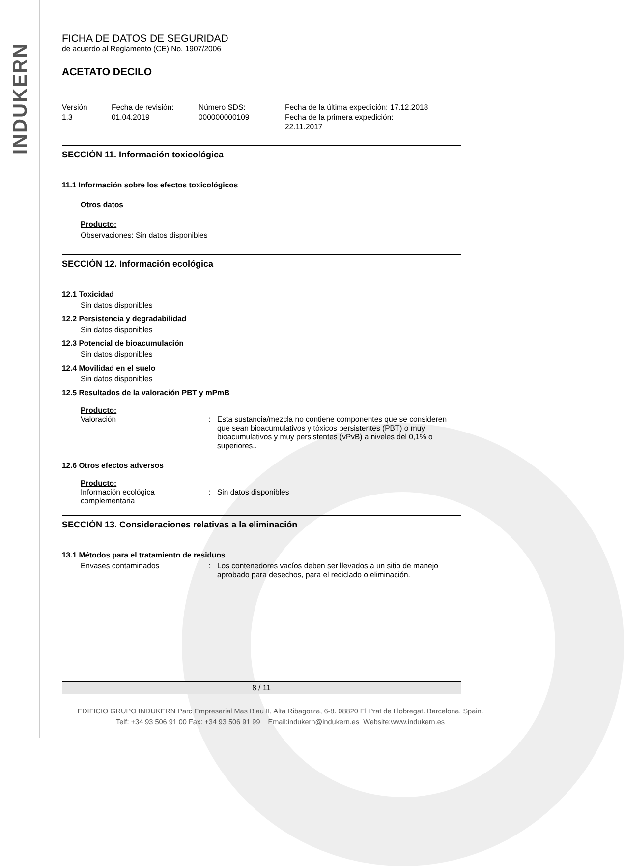INDUKERN
FICHA DE DATOS DE SEGURIDAD
de acuerdo al Reglamento (CE) No. 1907/2006
ACETATO DECILO
Versión
1.3
Fecha de revisión:
01.04.2019
Número SDS:
000000000109
Fecha de la última expedición: 17.12.2018
Fecha de la primera expedición:
22.11.2017
SECCIÓN 11. Información toxicológica
11.1 Información sobre los efectos toxicológicos
Otros datos
Producto:
Observaciones: Sin datos disponibles
SECCIÓN 12. Información ecológica
12.1 Toxicidad
Sin datos disponibles
12.2 Persistencia y degradabilidad
Sin datos disponibles
12.3 Potencial de bioacumulación
Sin datos disponibles
12.4 Movilidad en el suelo
Sin datos disponibles
12.5 Resultados de la valoración PBT y mPmB
Producto:
Valoración : Esta sustancia/mezcla no contiene componentes que se consideren que sean bioacumulativos y tóxicos persistentes (PBT) o muy bioacumulativos y muy persistentes (vPvB) a niveles del 0,1% o superiores..
12.6 Otros efectos adversos
Producto:
Información ecológica complementaria
: Sin datos disponibles
SECCIÓN 13. Consideraciones relativas a la eliminación
13.1 Métodos para el tratamiento de residuos
Envases contaminados : Los contenedores vacíos deben ser llevados a un sitio de manejo aprobado para desechos, para el reciclado o eliminación.
8 / 11
EDIFICIO GRUPO INDUKERN Parc Empresarial Mas Blau II, Alta Ribagorza, 6-8. 08820 El Prat de Llobregat. Barcelona, Spain.
Telf: +34 93 506 91 00 Fax: +34 93 506 91 99 Email:indukern@indukern.es Website:www.indukern.es